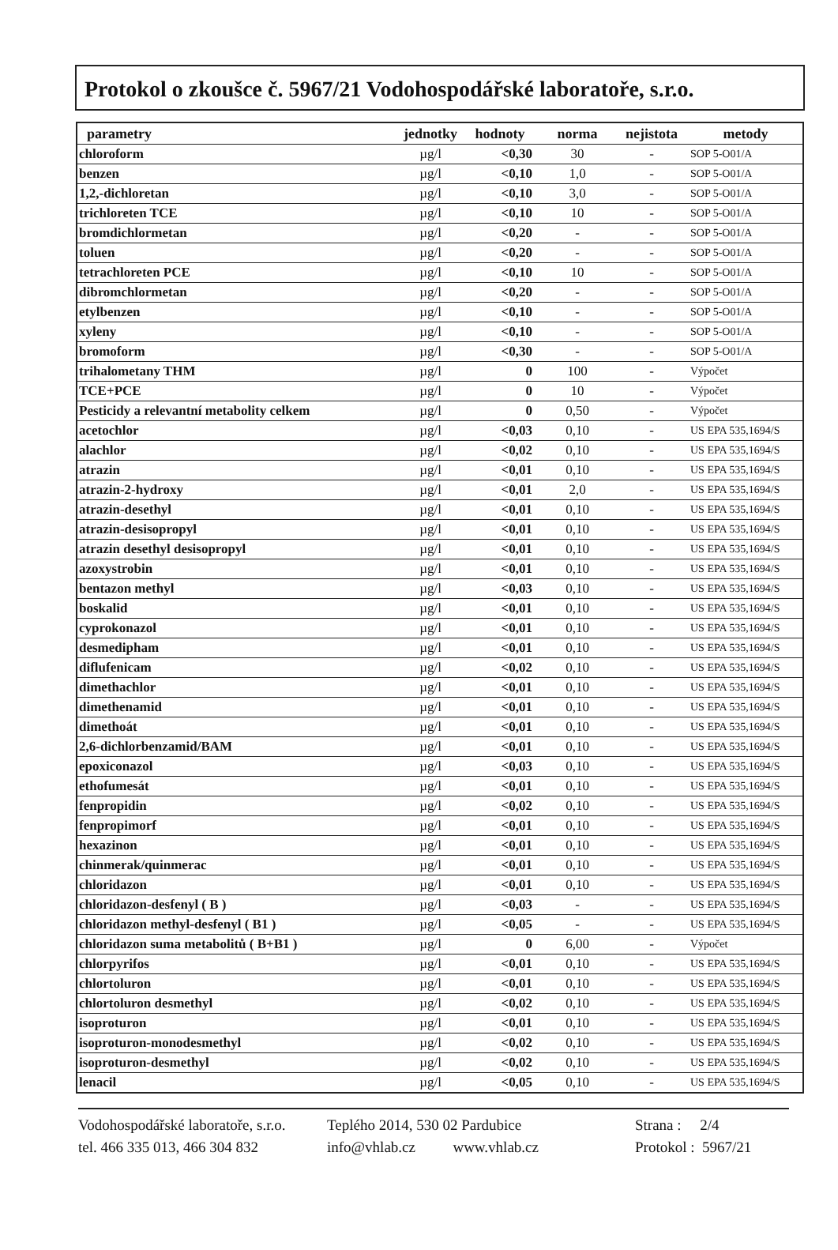Protokol o zkoušce č. 5967/21 Vodohospodářské laboratoře, s.r.o.
| parametry | jednotky | hodnoty | norma | nejistota | metody |
| --- | --- | --- | --- | --- | --- |
| chloroform | µg/l | <0,30 | 30 | - | SOP 5-O01/A |
| benzen | µg/l | <0,10 | 1,0 | - | SOP 5-O01/A |
| 1,2,-dichloretan | µg/l | <0,10 | 3,0 | - | SOP 5-O01/A |
| trichloreten TCE | µg/l | <0,10 | 10 | - | SOP 5-O01/A |
| bromdichlormetan | µg/l | <0,20 | - | - | SOP 5-O01/A |
| toluen | µg/l | <0,20 | - | - | SOP 5-O01/A |
| tetrachloreten PCE | µg/l | <0,10 | 10 | - | SOP 5-O01/A |
| dibromchlormetan | µg/l | <0,20 | - | - | SOP 5-O01/A |
| etylbenzen | µg/l | <0,10 | - | - | SOP 5-O01/A |
| xyleny | µg/l | <0,10 | - | - | SOP 5-O01/A |
| bromoform | µg/l | <0,30 | - | - | SOP 5-O01/A |
| trihalometany THM | µg/l | 0 | 100 | - | Výpočet |
| TCE+PCE | µg/l | 0 | 10 | - | Výpočet |
| Pesticidy a relevantní metabolity celkem | µg/l | 0 | 0,50 | - | Výpočet |
| acetochlor | µg/l | <0,03 | 0,10 | - | US EPA 535,1694/S |
| alachlor | µg/l | <0,02 | 0,10 | - | US EPA 535,1694/S |
| atrazin | µg/l | <0,01 | 0,10 | - | US EPA 535,1694/S |
| atrazin-2-hydroxy | µg/l | <0,01 | 2,0 | - | US EPA 535,1694/S |
| atrazin-desethyl | µg/l | <0,01 | 0,10 | - | US EPA 535,1694/S |
| atrazin-desisopropyl | µg/l | <0,01 | 0,10 | - | US EPA 535,1694/S |
| atrazin desethyl desisopropyl | µg/l | <0,01 | 0,10 | - | US EPA 535,1694/S |
| azoxystrobin | µg/l | <0,01 | 0,10 | - | US EPA 535,1694/S |
| bentazon methyl | µg/l | <0,03 | 0,10 | - | US EPA 535,1694/S |
| boskalid | µg/l | <0,01 | 0,10 | - | US EPA 535,1694/S |
| cyprokonazol | µg/l | <0,01 | 0,10 | - | US EPA 535,1694/S |
| desmedipham | µg/l | <0,01 | 0,10 | - | US EPA 535,1694/S |
| diflufenicam | µg/l | <0,02 | 0,10 | - | US EPA 535,1694/S |
| dimethachlor | µg/l | <0,01 | 0,10 | - | US EPA 535,1694/S |
| dimethenamid | µg/l | <0,01 | 0,10 | - | US EPA 535,1694/S |
| dimethoát | µg/l | <0,01 | 0,10 | - | US EPA 535,1694/S |
| 2,6-dichlorbenzamid/BAM | µg/l | <0,01 | 0,10 | - | US EPA 535,1694/S |
| epoxiconazol | µg/l | <0,03 | 0,10 | - | US EPA 535,1694/S |
| ethofumesát | µg/l | <0,01 | 0,10 | - | US EPA 535,1694/S |
| fenpropidin | µg/l | <0,02 | 0,10 | - | US EPA 535,1694/S |
| fenpropimorf | µg/l | <0,01 | 0,10 | - | US EPA 535,1694/S |
| hexazinon | µg/l | <0,01 | 0,10 | - | US EPA 535,1694/S |
| chinmerak/quinmerac | µg/l | <0,01 | 0,10 | - | US EPA 535,1694/S |
| chloridazon | µg/l | <0,01 | 0,10 | - | US EPA 535,1694/S |
| chloridazon-desfenyl ( B ) | µg/l | <0,03 | - | - | US EPA 535,1694/S |
| chloridazon methyl-desfenyl ( B1 ) | µg/l | <0,05 | - | - | US EPA 535,1694/S |
| chloridazon suma metabolitů ( B+B1 ) | µg/l | 0 | 6,00 | - | Výpočet |
| chlorpyrifos | µg/l | <0,01 | 0,10 | - | US EPA 535,1694/S |
| chlortoluron | µg/l | <0,01 | 0,10 | - | US EPA 535,1694/S |
| chlortoluron desmethyl | µg/l | <0,02 | 0,10 | - | US EPA 535,1694/S |
| isoproturon | µg/l | <0,01 | 0,10 | - | US EPA 535,1694/S |
| isoproturon-monodesmethyl | µg/l | <0,02 | 0,10 | - | US EPA 535,1694/S |
| isoproturon-desmethyl | µg/l | <0,02 | 0,10 | - | US EPA 535,1694/S |
| lenacil | µg/l | <0,05 | 0,10 | - | US EPA 535,1694/S |
Vodohospodářské laboratoře, s.r.o.
tel. 466 335 013, 466 304 832
Teplého 2014, 530 02 Pardubice
info@vhlab.cz www.vhlab.cz
Strana : 2/4
Protokol : 5967/21